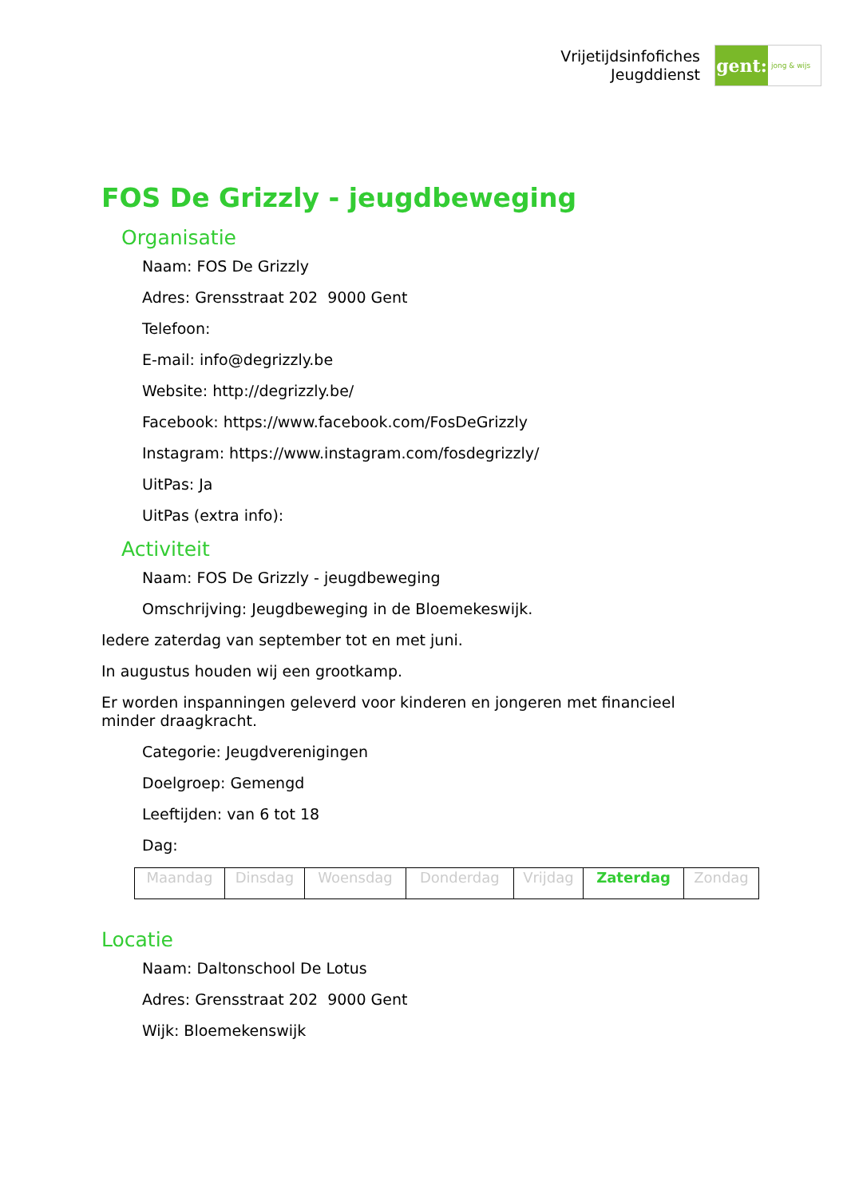Vrijetijdsinfofiches
Jeugddienst
gent:
jong & wijs
FOS De Grizzly - jeugdbeweging
Organisatie
Naam: FOS De Grizzly
Adres: Grensstraat 202 9000 Gent
Telefoon:
E-mail: info@degrizzly.be
Website: http://degrizzly.be/
Facebook: https://www.facebook.com/FosDeGrizzly
Instagram: https://www.instagram.com/fosdegrizzly/
UitPas: Ja
UitPas (extra info):
Activiteit
Naam: FOS De Grizzly - jeugdbeweging
Omschrijving: Jeugdbeweging in de Bloemekeswijk.
Iedere zaterdag van september tot en met juni.
In augustus houden wij een grootkamp.
Er worden inspanningen geleverd voor kinderen en jongeren met financieel minder draagkracht.
Categorie: Jeugdverenigingen
Doelgroep: Gemengd
Leeftijden: van 6 tot 18
Dag:
| Maandag | Dinsdag | Woensdag | Donderdag | Vrijdag | Zaterdag | Zondag |
Locatie
Naam: Daltonschool De Lotus
Adres: Grensstraat 202 9000 Gent
Wijk: Bloemekenswijk